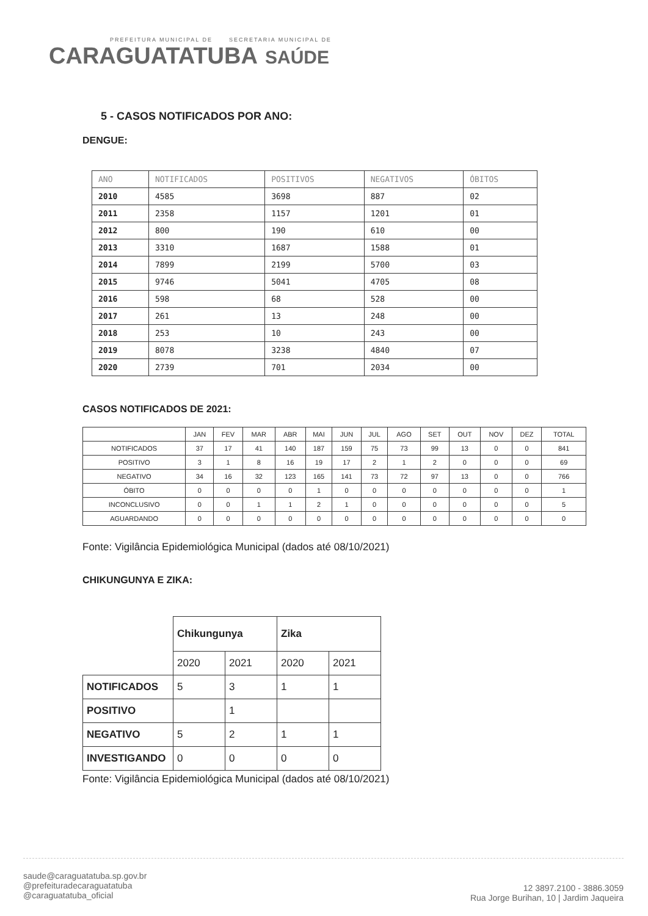PREFEITURA MUNICIPAL DE SECRETARIA MUNICIPAL DE
CARAGUATATUBA SAÚDE
5 - CASOS NOTIFICADOS POR ANO:
DENGUE:
| ANO | NOTIFICADOS | POSITIVOS | NEGATIVOS | ÓBITOS |
| --- | --- | --- | --- | --- |
| 2010 | 4585 | 3698 | 887 | 02 |
| 2011 | 2358 | 1157 | 1201 | 01 |
| 2012 | 800 | 190 | 610 | 00 |
| 2013 | 3310 | 1687 | 1588 | 01 |
| 2014 | 7899 | 2199 | 5700 | 03 |
| 2015 | 9746 | 5041 | 4705 | 08 |
| 2016 | 598 | 68 | 528 | 00 |
| 2017 | 261 | 13 | 248 | 00 |
| 2018 | 253 | 10 | 243 | 00 |
| 2019 | 8078 | 3238 | 4840 | 07 |
| 2020 | 2739 | 701 | 2034 | 00 |
CASOS NOTIFICADOS DE 2021:
| | JAN | FEV | MAR | ABR | MAI | JUN | JUL | AGO | SET | OUT | NOV | DEZ | TOTAL |
| --- | --- | --- | --- | --- | --- | --- | --- | --- | --- | --- | --- | --- | --- |
| NOTIFICADOS | 37 | 17 | 41 | 140 | 187 | 159 | 75 | 73 | 99 | 13 | 0 | 0 | 841 |
| POSITIVO | 3 | 1 | 8 | 16 | 19 | 17 | 2 | 1 | 2 | 0 | 0 | 0 | 69 |
| NEGATIVO | 34 | 16 | 32 | 123 | 165 | 141 | 73 | 72 | 97 | 13 | 0 | 0 | 766 |
| ÓBITO | 0 | 0 | 0 | 0 | 1 | 0 | 0 | 0 | 0 | 0 | 0 | 0 | 1 |
| INCONCLUSIVO | 0 | 0 | 1 | 1 | 2 | 1 | 0 | 0 | 0 | 0 | 0 | 0 | 5 |
| AGUARDANDO | 0 | 0 | 0 | 0 | 0 | 0 | 0 | 0 | 0 | 0 | 0 | 0 | 0 |
Fonte: Vigilância Epidemiológica Municipal (dados até 08/10/2021)
CHIKUNGUNYA E ZIKA:
| | Chikungunya | | Zika | |
| | 2020 | 2021 | 2020 | 2021 |
| NOTIFICADOS | 5 | 3 | 1 | 1 |
| POSITIVO | | 1 | | |
| NEGATIVO | 5 | 2 | 1 | 1 |
| INVESTIGANDO | 0 | 0 | 0 | 0 |
Fonte: Vigilância Epidemiológica Municipal (dados até 08/10/2021)
saude@caraguatatuba.sp.gov.br
@prefeituradecaraguatatuba
@caraguatatuba_oficial
12 3897.2100 - 3886.3059
Rua Jorge Burihan, 10 | Jardim Jaqueira